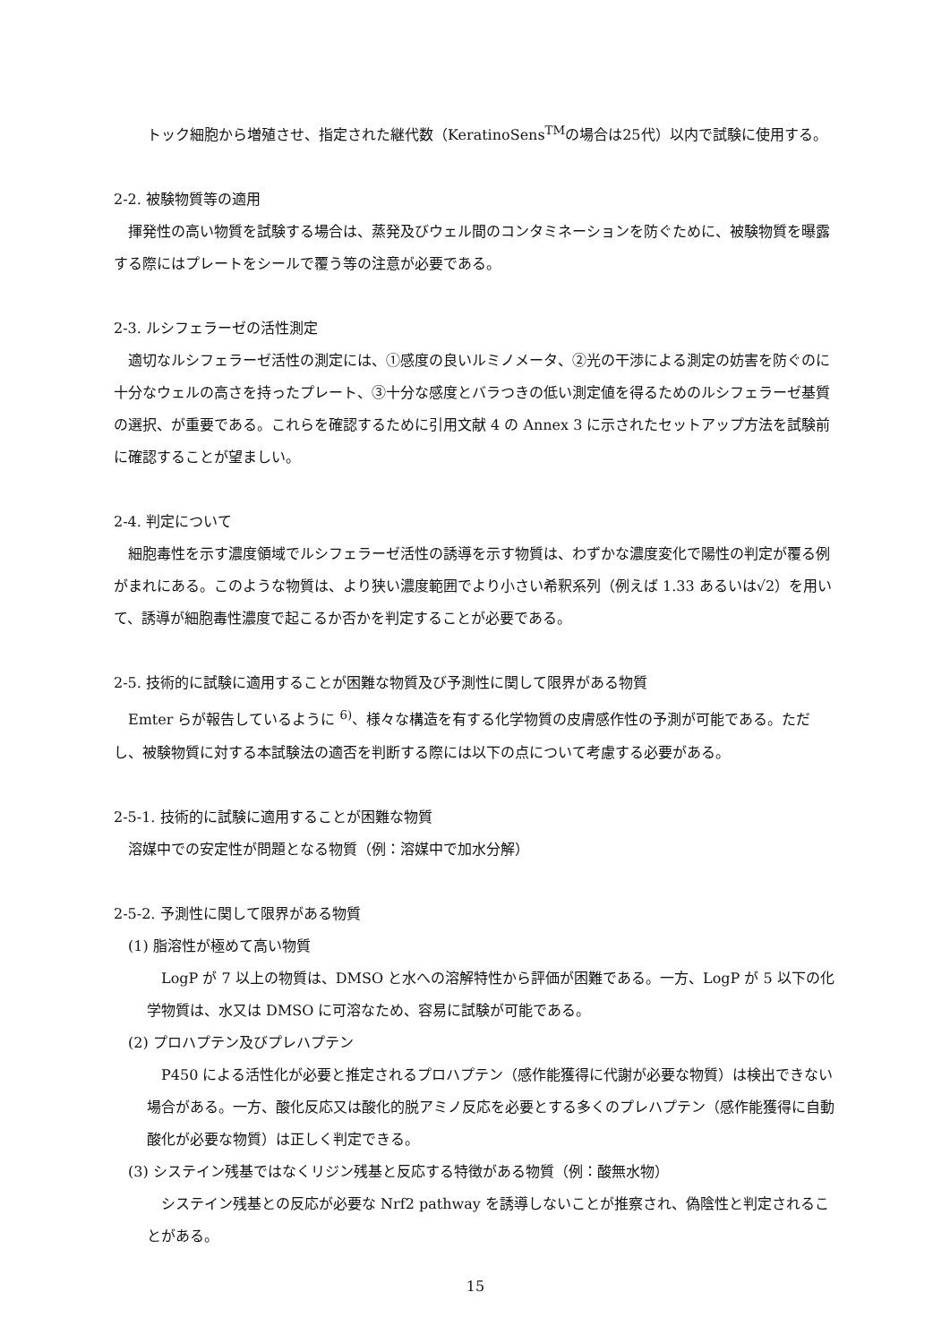トック細胞から増殖させ、指定された継代数（KeratinoSens<sup>TM</sup>の場合は25代）以内で試験に使用する。
2-2. 被験物質等の適用
　揮発性の高い物質を試験する場合は、蒸発及びウェル間のコンタミネーションを防ぐために、被験物質を曝露する際にはプレートをシールで覆う等の注意が必要である。
2-3. ルシフェラーゼの活性測定
　適切なルシフェラーゼ活性の測定には、①感度の良いルミノメータ、②光の干渉による測定の妨害を防ぐのに十分なウェルの高さを持ったプレート、③十分な感度とバラつきの低い測定値を得るためのルシフェラーゼ基質の選択、が重要である。これらを確認するために引用文献 4 の Annex 3 に示されたセットアップ方法を試験前に確認することが望ましい。
2-4. 判定について
　細胞毒性を示す濃度領域でルシフェラーゼ活性の誘導を示す物質は、わずかな濃度変化で陽性の判定が覆る例がまれにある。このような物質は、より狭い濃度範囲でより小さい希釈系列（例えば 1.33 あるいは√2）を用いて、誘導が細胞毒性濃度で起こるか否かを判定することが必要である。
2-5. 技術的に試験に適用することが困難な物質及び予測性に関して限界がある物質
　Emter らが報告しているように <sup>6)</sup>、様々な構造を有する化学物質の皮膚感作性の予測が可能である。ただし、被験物質に対する本試験法の適否を判断する際には以下の点について考慮する必要がある。
2-5-1. 技術的に試験に適用することが困難な物質
　溶媒中での安定性が問題となる物質（例：溶媒中で加水分解）
2-5-2. 予測性に関して限界がある物質
　(1) 脂溶性が極めて高い物質
　LogP が 7 以上の物質は、DMSO と水への溶解特性から評価が困難である。一方、LogP が 5 以下の化学物質は、水又は DMSO に可溶なため、容易に試験が可能である。
　(2) プロハプテン及びプレハプテン
　P450 による活性化が必要と推定されるプロハプテン（感作能獲得に代謝が必要な物質）は検出できない場合がある。一方、酸化反応又は酸化的脱アミノ反応を必要とする多くのプレハプテン（感作能獲得に自動酸化が必要な物質）は正しく判定できる。
　(3) システイン残基ではなくリジン残基と反応する特徴がある物質（例：酸無水物）
　システイン残基との反応が必要な Nrf2 pathway を誘導しないことが推察され、偽陰性と判定されることがある。
15